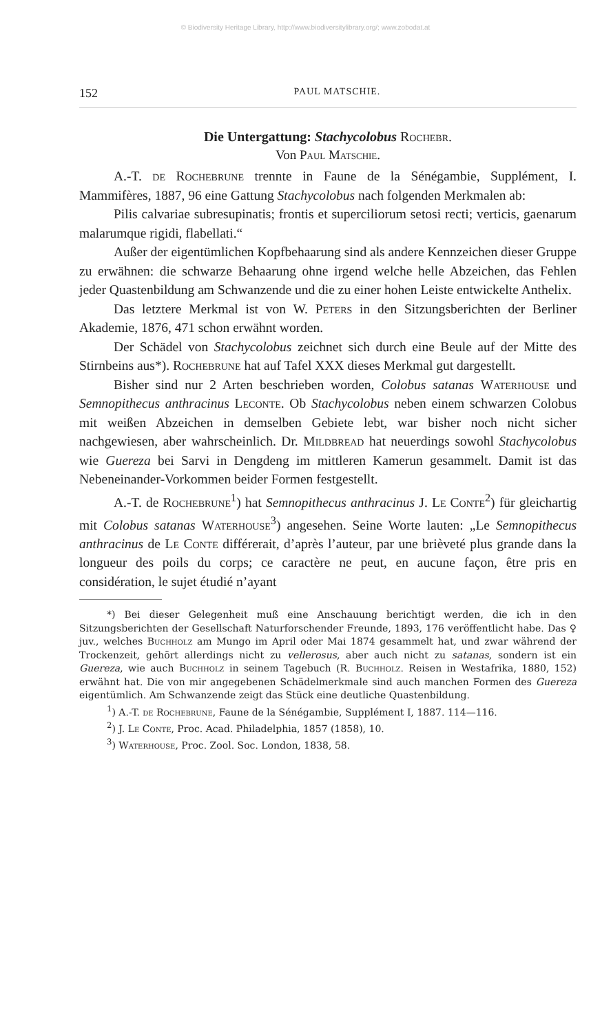© Biodiversity Heritage Library, http://www.biodiversitylibrary.org/; www.zobodat.at
152 PAUL MATSCHIE.
Die Untergattung: Stachycolobus Rochebr.
Von Paul Matschie.
A.-T. de Rochebrune trennte in Faune de la Sénégambie, Supplément, I. Mammifères, 1887, 96 eine Gattung Stachycolobus nach folgenden Merkmalen ab:
Pilis calvariae subresupinatis; frontis et superciliorum setosi recti; verticis, gaenarum malarumque rigidi, flabellati.“
Außer der eigentümlichen Kopfbehaarung sind als andere Kennzeichen dieser Gruppe zu erwähnen: die schwarze Behaarung ohne irgend welche helle Abzeichen, das Fehlen jeder Quastenbildung am Schwanzende und die zu einer hohen Leiste entwickelte Anthelix.
Das letztere Merkmal ist von W. Peters in den Sitzungsberichten der Berliner Akademie, 1876, 471 schon erwähnt worden.
Der Schädel von Stachycolobus zeichnet sich durch eine Beule auf der Mitte des Stirnbeins aus*). Rochebrune hat auf Tafel XXX dieses Merkmal gut dargestellt.
Bisher sind nur 2 Arten beschrieben worden, Colobus satanas Waterhouse und Semnopithecus anthracinus Leconte. Ob Stachycolobus neben einem schwarzen Colobus mit weißen Abzeichen in demselben Gebiete lebt, war bisher noch nicht sicher nachgewiesen, aber wahrscheinlich. Dr. Mildbread hat neuerdings sowohl Stachycolobus wie Guereza bei Sarvi in Dengdeng im mittleren Kamerun gesammelt. Damit ist das Nebeneinander-Vorkommen beider Formen festgestellt.
A.-T. de Rochebrune<sup>1</sup>) hat Semnopithecus anthracinus J. Le Conte<sup>2</sup>) für gleichartig mit Colobus satanas Waterhouse<sup>3</sup>) angesehen. Seine Worte lauten: „Le Semnopithecus anthracinus de Le Conte différerait, d’après l’auteur, par une brièveté plus grande dans la longueur des poils du corps; ce caractère ne peut, en aucune façon, être pris en considération, le sujet étudié n’ayant
*) Bei dieser Gelegenheit muß eine Anschauung berichtigt werden, die ich in den Sitzungsberichten der Gesellschaft Naturforschender Freunde, 1893, 176 veröffentlicht habe. Das ♀ juv., welches Buchholz am Mungo im April oder Mai 1874 gesammelt hat, und zwar während der Trockenzeit, gehört allerdings nicht zu vellerosus, aber auch nicht zu satanas, sondern ist ein Guereza, wie auch Buchholz in seinem Tagebuch (R. Buchholz. Reisen in Westafrika, 1880, 152) erwähnt hat. Die von mir angegebenen Schädelmerkmale sind auch manchen Formen des Guereza eigentümlich. Am Schwanzende zeigt das Stück eine deutliche Quastenbildung.
<sup>1</sup>) A.-T. de Rochebrune, Faune de la Sénégambie, Supplément I, 1887. 114—116.
<sup>2</sup>) J. Le Conte, Proc. Acad. Philadelphia, 1857 (1858), 10.
<sup>3</sup>) Waterhouse, Proc. Zool. Soc. London, 1838, 58.